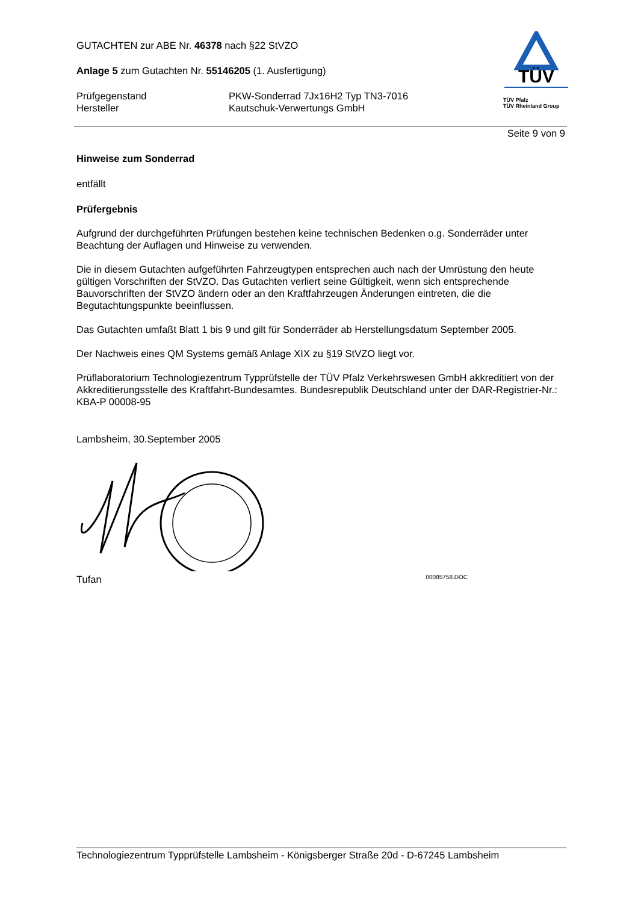TÜV
TÜV Pfalz
TÜV Rheinland Group
GUTACHTEN zur ABE Nr. 46378 nach §22 StVZO
Anlage 5 zum Gutachten Nr. 55146205 (1. Ausfertigung)
Prüfgegenstand
Hersteller
PKW-Sonderrad 7Jx16H2 Typ TN3-7016
Kautschuk-Verwertungs GmbH
Seite 9 von 9
Hinweise zum Sonderrad
entfällt
Prüfergebnis
Aufgrund der durchgeführten Prüfungen bestehen keine technischen Bedenken o.g. Sonderräder unter Beachtung der Auflagen und Hinweise zu verwenden.
Die in diesem Gutachten aufgeführten Fahrzeugtypen entsprechen auch nach der Umrüstung den heute gültigen Vorschriften der StVZO. Das Gutachten verliert seine Gültigkeit, wenn sich entsprechende Bauvorschriften der StVZO ändern oder an den Kraftfahrzeugen Änderungen eintreten, die die Begutachtungspunkte beeinflussen.
Das Gutachten umfaßt Blatt 1 bis 9 und gilt für Sonderräder ab Herstellungsdatum September 2005.
Der Nachweis eines QM Systems gemäß Anlage XIX zu §19 StVZO liegt vor.
Prüflaboratorium Technologiezentrum Typprüfstelle der TÜV Pfalz Verkehrswesen GmbH akkreditiert von der Akkreditierungsstelle des Kraftfahrt-Bundesamtes. Bundesrepublik Deutschland unter der DAR-Registrier-Nr.: KBA-P 00008-95
Lambsheim, 30.September 2005
Tufan 00085758.DOC
Technologiezentrum Typprüfstelle Lambsheim - Königsberger Straße 20d - D-67245 Lambsheim